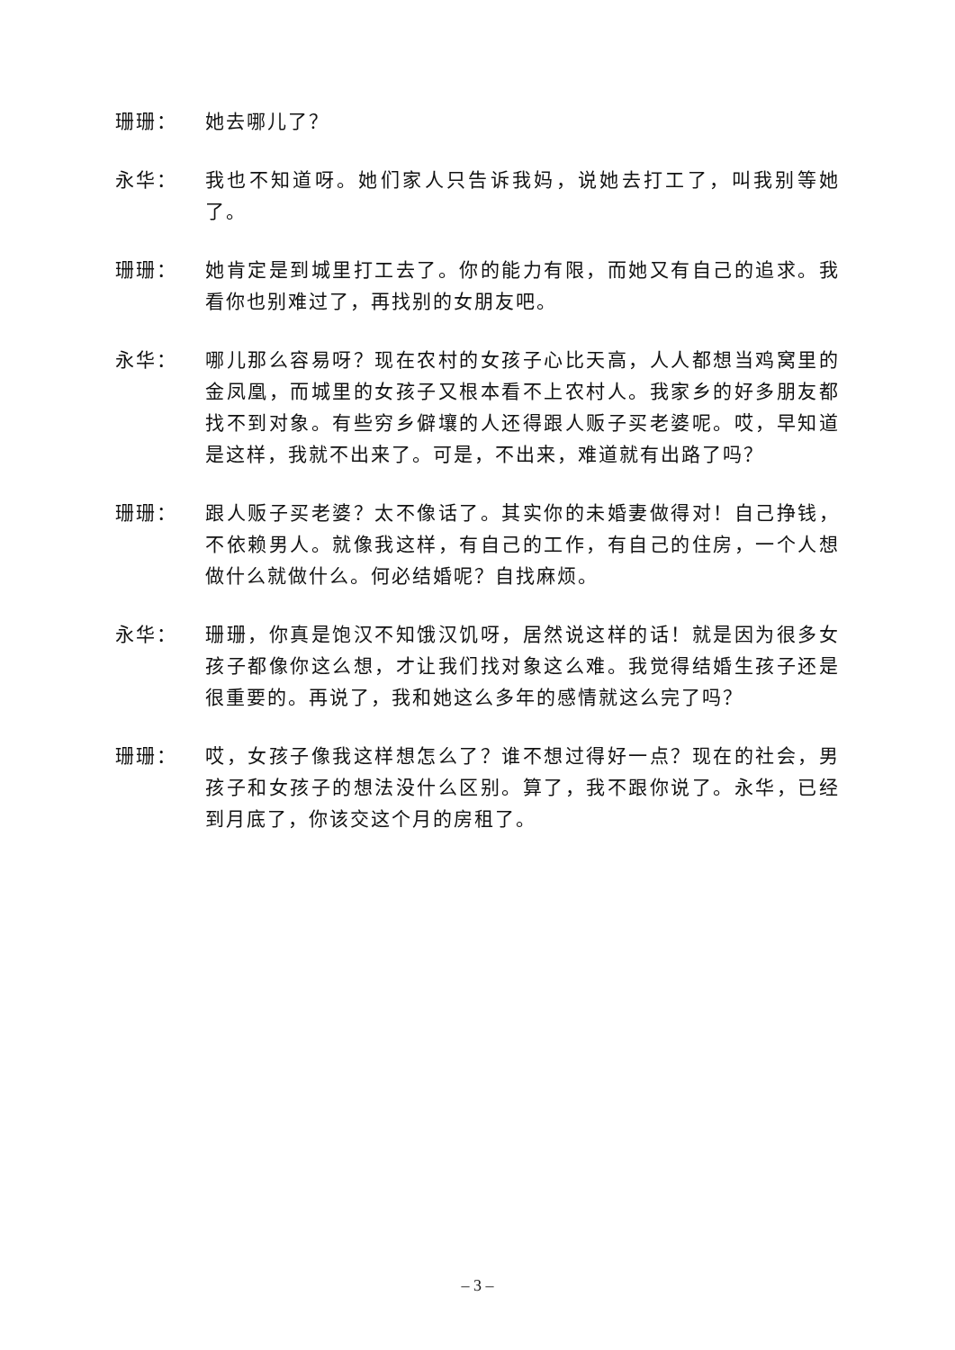珊珊： 她去哪儿了？
永华： 我也不知道呀。她们家人只告诉我妈，说她去打工了，叫我别等她了。
珊珊： 她肯定是到城里打工去了。你的能力有限，而她又有自己的追求。我看你也别难过了，再找别的女朋友吧。
永华： 哪儿那么容易呀？现在农村的女孩子心比天高，人人都想当鸡窝里的金凤凰，而城里的女孩子又根本看不上农村人。我家乡的好多朋友都找不到对象。有些穷乡僻壤的人还得跟人贩子买老婆呢。哎，早知道是这样，我就不出来了。可是，不出来，难道就有出路了吗？
珊珊： 跟人贩子买老婆？太不像话了。其实你的未婚妻做得对！自己挣钱，不依赖男人。就像我这样，有自己的工作，有自己的住房，一个人想做什么就做什么。何必结婚呢？自找麻烦。
永华： 珊珊，你真是饱汉不知饿汉饥呀，居然说这样的话！就是因为很多女孩子都像你这么想，才让我们找对象这么难。我觉得结婚生孩子还是很重要的。再说了，我和她这么多年的感情就这么完了吗？
珊珊： 哎，女孩子像我这样想怎么了？谁不想过得好一点？现在的社会，男孩子和女孩子的想法没什么区别。算了，我不跟你说了。永华，已经到月底了，你该交这个月的房租了。
– 3 –